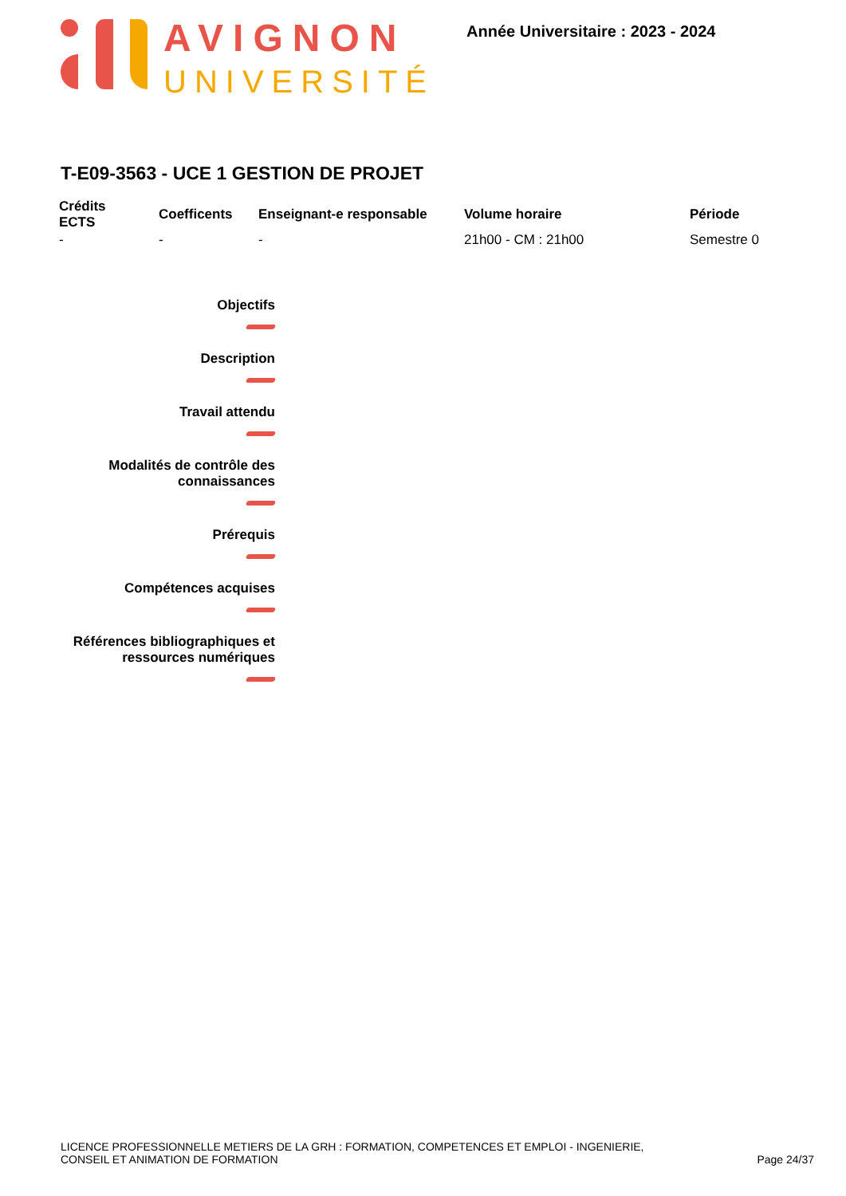AVIGNON
UNIVERSITÉ
Année Universitaire : 2023 - 2024
T-E09-3563 - UCE 1 GESTION DE PROJET
| Crédits ECTS | Coefficents | Enseignant-e responsable | Volume horaire | Période |
| --- | --- | --- | --- | --- |
| - | - | - | 21h00 - CM : 21h00 | Semestre 0 |
Objectifs
Description
Travail attendu
Modalités de contrôle des connaissances
Prérequis
Compétences acquises
Références bibliographiques et ressources numériques
LICENCE PROFESSIONNELLE METIERS DE LA GRH : FORMATION, COMPETENCES ET EMPLOI - INGENIERIE,
CONSEIL ET ANIMATION DE FORMATION
Page 24/37